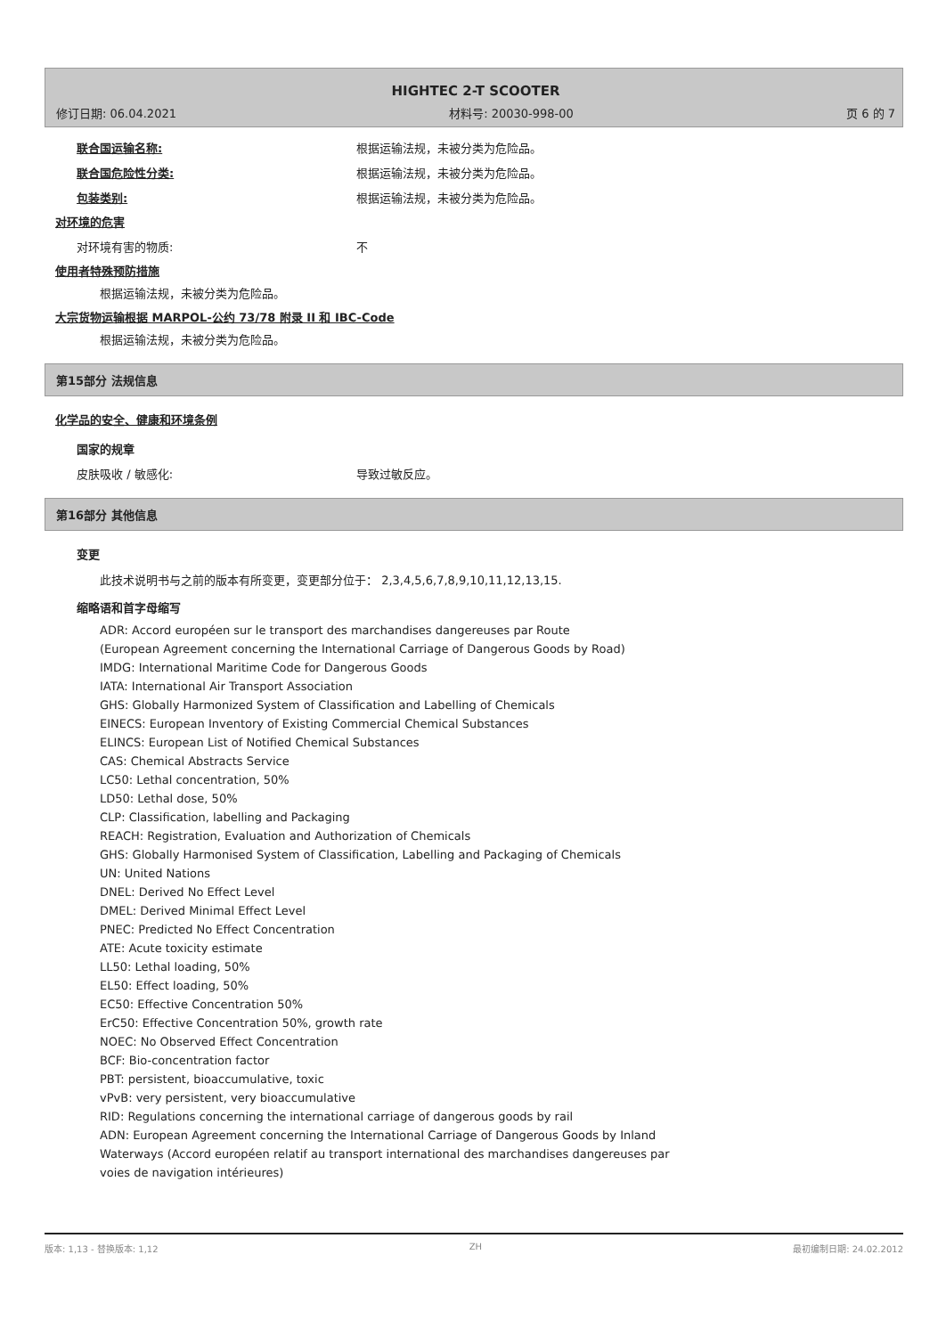HIGHTEC 2-T SCOOTER
修订日期: 06.04.2021 材料号: 20030-998-00 页 6 的 7
联合国运输名称: 根据运输法规，未被分类为危险品。
联合国危险性分类: 根据运输法规，未被分类为危险品。
包装类别: 根据运输法规，未被分类为危险品。
对环境的危害
对环境有害的物质: 不
使用者特殊预防措施
根据运输法规，未被分类为危险品。
大宗货物运输根据 MARPOL-公约 73/78 附录 II 和 IBC-Code
根据运输法规，未被分类为危险品。
第15部分 法规信息
化学品的安全、健康和环境条例
国家的规章
皮肤吸收 / 敏感化: 导致过敏反应。
第16部分 其他信息
变更
此技术说明书与之前的版本有所变更，变更部分位于： 2,3,4,5,6,7,8,9,10,11,12,13,15.
缩略语和首字母缩写
ADR: Accord européen sur le transport des marchandises dangereuses par Route
(European Agreement concerning the International Carriage of Dangerous Goods by Road)
IMDG: International Maritime Code for Dangerous Goods
IATA: International Air Transport Association
GHS: Globally Harmonized System of Classification and Labelling of Chemicals
EINECS: European Inventory of Existing Commercial Chemical Substances
ELINCS: European List of Notified Chemical Substances
CAS: Chemical Abstracts Service
LC50: Lethal concentration, 50%
LD50: Lethal dose, 50%
CLP: Classification, labelling and Packaging
REACH: Registration, Evaluation and Authorization of Chemicals
GHS: Globally Harmonised System of Classification, Labelling and Packaging of Chemicals
UN: United Nations
DNEL: Derived No Effect Level
DMEL: Derived Minimal Effect Level
PNEC: Predicted No Effect Concentration
ATE: Acute toxicity estimate
LL50: Lethal loading, 50%
EL50: Effect loading, 50%
EC50: Effective Concentration 50%
ErC50: Effective Concentration 50%, growth rate
NOEC: No Observed Effect Concentration
BCF: Bio-concentration factor
PBT: persistent, bioaccumulative, toxic
vPvB: very persistent, very bioaccumulative
RID: Regulations concerning the international carriage of dangerous goods by rail
ADN: European Agreement concerning the International Carriage of Dangerous Goods by Inland
Waterways (Accord européen relatif au transport international des marchandises dangereuses par
voies de navigation intérieures)
版本: 1,13 - 替换版本: 1,12 ZH 最初编制日期: 24.02.2012